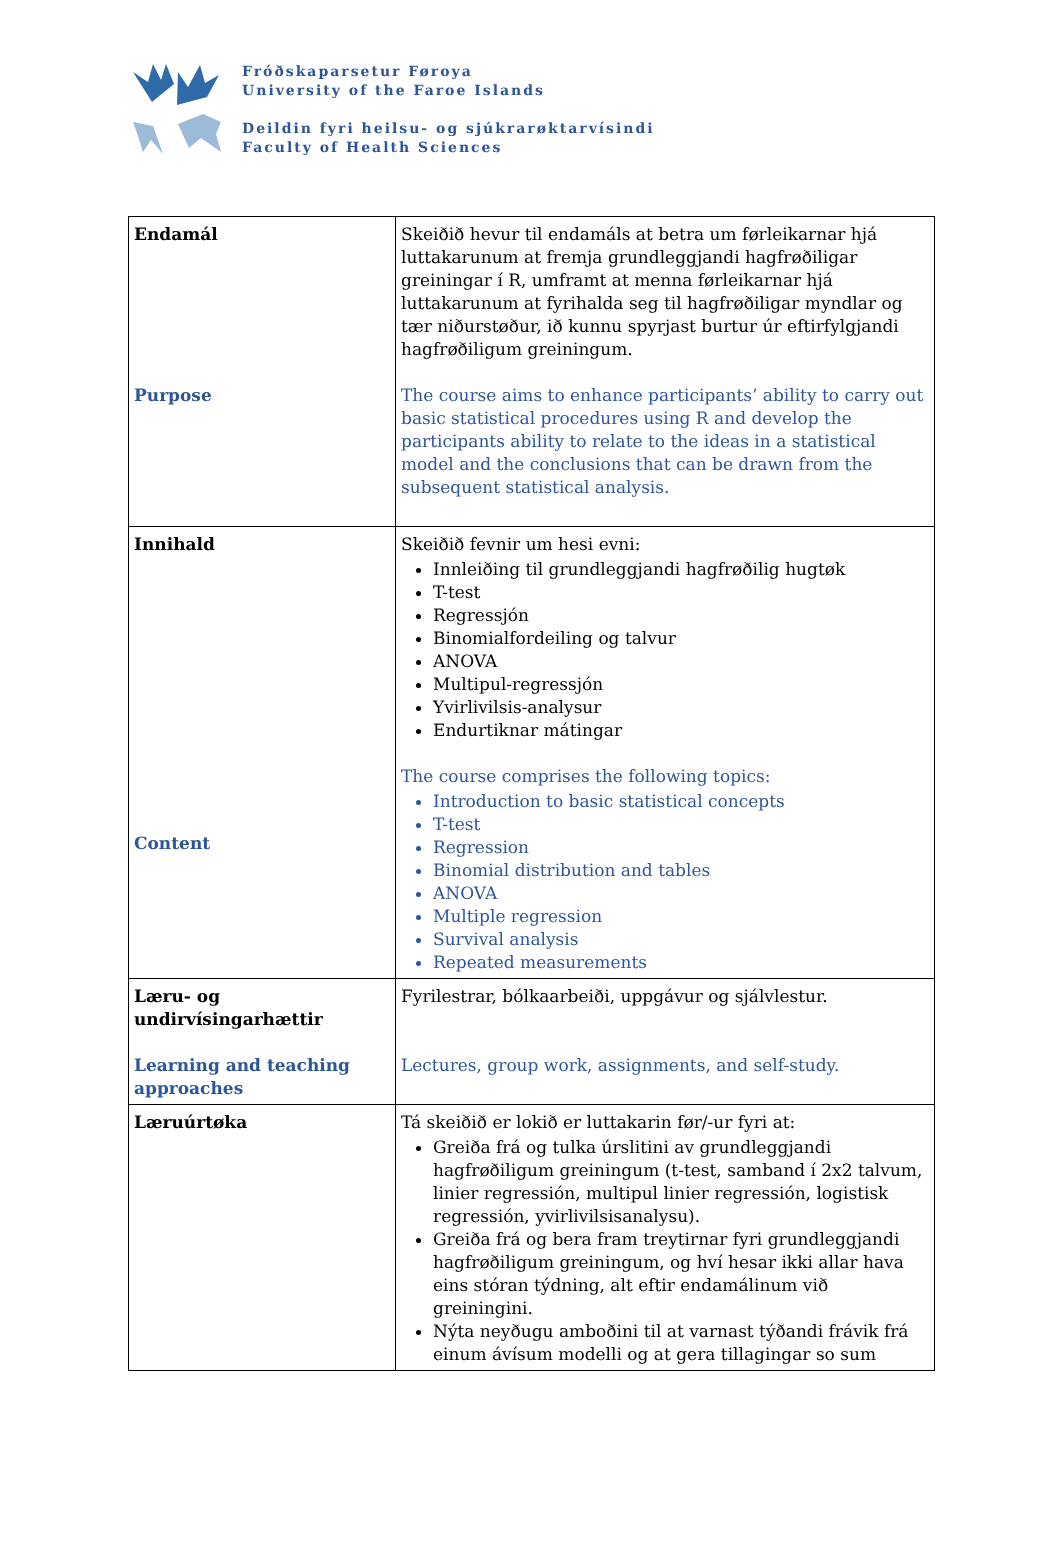Fróðskaparsetur Føroya
University of the Faroe Islands
Deildin fyri heilsu- og sjúkrarøktarvísindi
Faculty of Health Sciences
| Endamál Purpose | Skeiðið hevur til endamáls at betra um førleikarnar hjá luttakarunum at fremja grundleggjandi hagfrøðiligar greiningar í R, umframt at menna førleikarnar hjá luttakarunum at fyrihalda seg til hagfrøðiligar myndlar og tær niðurstøður, ið kunnu spyrjast burtur úr eftirfylgjandi hagfrøðiligum greiningum. The course aims to enhance participants’ ability to carry out basic statistical procedures using R and develop the participants ability to relate to the ideas in a statistical model and the conclusions that can be drawn from the subsequent statistical analysis. |
| Innihald Content | Skeiðið fevnir um hesi evni: Innleiðing til grundleggjandi hagfrøðilig hugtøk T-test Regressjón Binomialfordeiling og talvur ANOVA Multipul-regressjón Yvirlivilsis-analysur Endurtiknar mátingar The course comprises the following topics: Introduction to basic statistical concepts T-test Regression Binomial distribution and tables ANOVA Multiple regression Survival analysis Repeated measurements |
| Læru- og undirvísingarhættir Learning and teaching approaches | Fyrilestrar, bólkaarbeiði, uppgávur og sjálvlestur. Lectures, group work, assignments, and self-study. |
| Læruúrtøka | Tá skeiðið er lokið er luttakarin før/-ur fyri at: Greiða frá og tulka úrslitini av grundleggjandi hagfrøðiligum greiningum (t-test, samband í 2x2 talvum, linier regressión, multipul linier regressión, logistisk regressión, yvirlivilsisanalysu). Greiða frá og bera fram treytirnar fyri grundleggjandi hagfrøðiligum greiningum, og hví hesar ikki allar hava eins stóran týdning, alt eftir endamálinum við greiningini. Nýta neyðugu amboðini til at varnast týðandi frávik frá einum ávísum modelli og at gera tillagingar so sum |